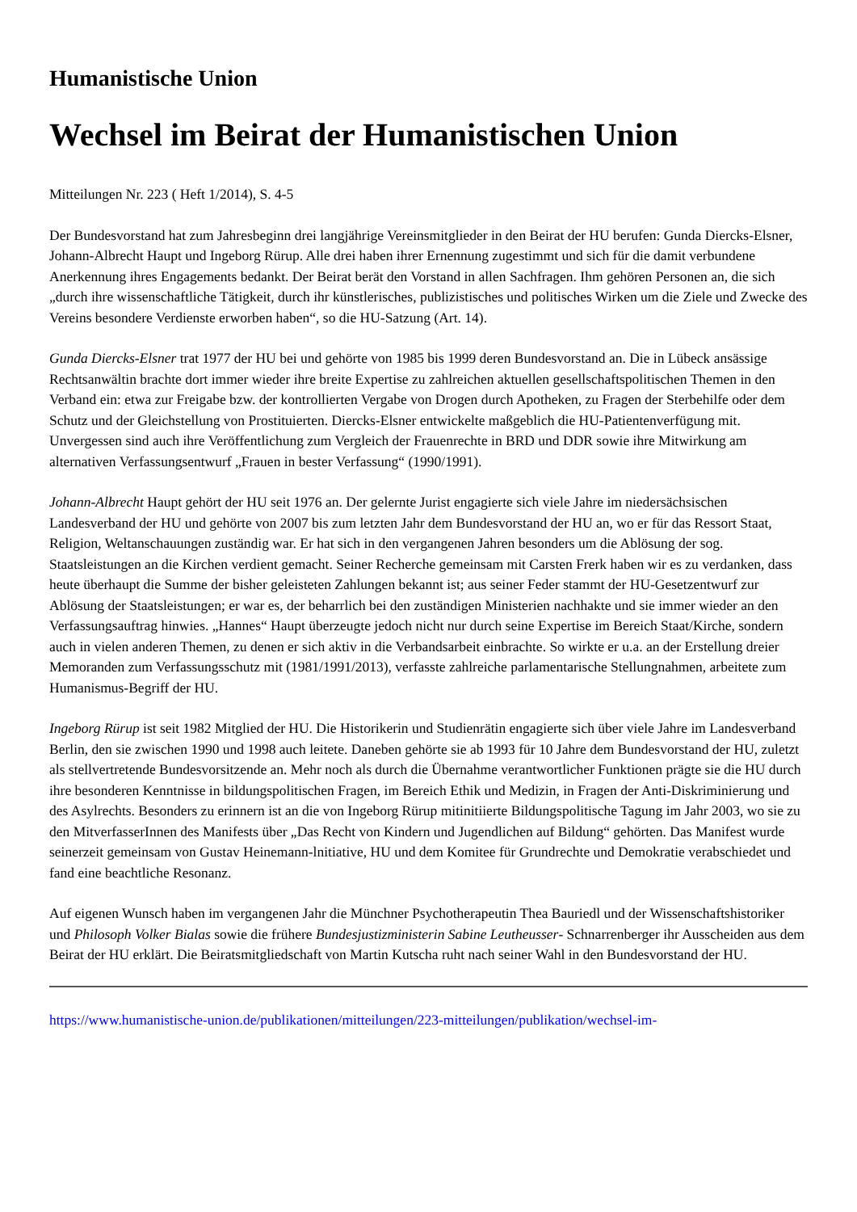Humanistische Union
Wechsel im Beirat der Humanistischen Union
Mitteilungen Nr. 223 ( Heft 1/2014), S. 4-5
Der Bundesvorstand hat zum Jahresbeginn drei langjährige Vereinsmitglieder in den Beirat der HU berufen: Gunda Diercks-Elsner, Johann-Albrecht Haupt und Ingeborg Rürup. Alle drei haben ihrer Ernennung zugestimmt und sich für die damit verbundene Anerkennung ihres Engagements bedankt. Der Beirat berät den Vorstand in allen Sachfragen. Ihm gehören Personen an, die sich „durch ihre wissenschaftliche Tätigkeit, durch ihr künstlerisches, publizistisches und politisches Wirken um die Ziele und Zwecke des Vereins besondere Verdienste erworben haben“, so die HU-Satzung (Art. 14).
Gunda Diercks-Elsner trat 1977 der HU bei und gehörte von 1985 bis 1999 deren Bundesvorstand an. Die in Lübeck ansässige Rechtsanwältin brachte dort immer wieder ihre breite Expertise zu zahlreichen aktuellen gesellschaftspolitischen Themen in den Verband ein: etwa zur Freigabe bzw. der kontrollierten Vergabe von Drogen durch Apotheken, zu Fragen der Sterbehilfe oder dem Schutz und der Gleichstellung von Prostituierten. Diercks-Elsner entwickelte maßgeblich die HU-Patientenverfügung mit. Unvergessen sind auch ihre Veröffentlichung zum Vergleich der Frauenrechte in BRD und DDR sowie ihre Mitwirkung am alternativen Verfassungsentwurf „Frauen in bester Verfassung“ (1990/1991).
Johann-Albrecht Haupt gehört der HU seit 1976 an. Der gelernte Jurist engagierte sich viele Jahre im niedersächsischen Landesverband der HU und gehörte von 2007 bis zum letzten Jahr dem Bundesvorstand der HU an, wo er für das Ressort Staat, Religion, Weltanschauungen zuständig war. Er hat sich in den vergangenen Jahren besonders um die Ablösung der sog. Staatsleistungen an die Kirchen verdient gemacht. Seiner Recherche gemeinsam mit Carsten Frerk haben wir es zu verdanken, dass heute überhaupt die Summe der bisher geleisteten Zahlungen bekannt ist; aus seiner Feder stammt der HU-Gesetzentwurf zur Ablösung der Staatsleistungen; er war es, der beharrlich bei den zuständigen Ministerien nachhakte und sie immer wieder an den Verfassungsauftrag hinwies. „Hannes“ Haupt überzeugte jedoch nicht nur durch seine Expertise im Bereich Staat/Kirche, sondern auch in vielen anderen Themen, zu denen er sich aktiv in die Verbandsarbeit einbrachte. So wirkte er u.a. an der Erstellung dreier Memoranden zum Verfassungsschutz mit (1981/1991/2013), verfasste zahlreiche parlamentarische Stellungnahmen, arbeitete zum Humanismus-Begriff der HU.
Ingeborg Rürup ist seit 1982 Mitglied der HU. Die Historikerin und Studienrätin engagierte sich über viele Jahre im Landesverband Berlin, den sie zwischen 1990 und 1998 auch leitete. Daneben gehörte sie ab 1993 für 10 Jahre dem Bundesvorstand der HU, zuletzt als stellvertretende Bundesvorsitzende an. Mehr noch als durch die Übernahme verantwortlicher Funktionen prägte sie die HU durch ihre besonderen Kenntnisse in bildungspolitischen Fragen, im Bereich Ethik und Medizin, in Fragen der Anti-Diskriminierung und des Asylrechts. Besonders zu erinnern ist an die von Ingeborg Rürup mitinitiierte Bildungspolitische Tagung im Jahr 2003, wo sie zu den MitverfasserInnen des Manifests über „Das Recht von Kindern und Jugendlichen auf Bildung“ gehörten. Das Manifest wurde seinerzeit gemeinsam von Gustav Heinemann-lnitiative, HU und dem Komitee für Grundrechte und Demokratie verabschiedet und fand eine beachtliche Resonanz.
Auf eigenen Wunsch haben im vergangenen Jahr die Münchner Psychotherapeutin Thea Bauriedl und der Wissenschaftshistoriker und Philosoph Volker Bialas sowie die frühere Bundesjustizministerin Sabine Leutheusser- Schnarrenberger ihr Ausscheiden aus dem Beirat der HU erklärt. Die Beiratsmitgliedschaft von Martin Kutscha ruht nach seiner Wahl in den Bundesvorstand der HU.
https://www.humanistische-union.de/publikationen/mitteilungen/223-mitteilungen/publikation/wechsel-im-